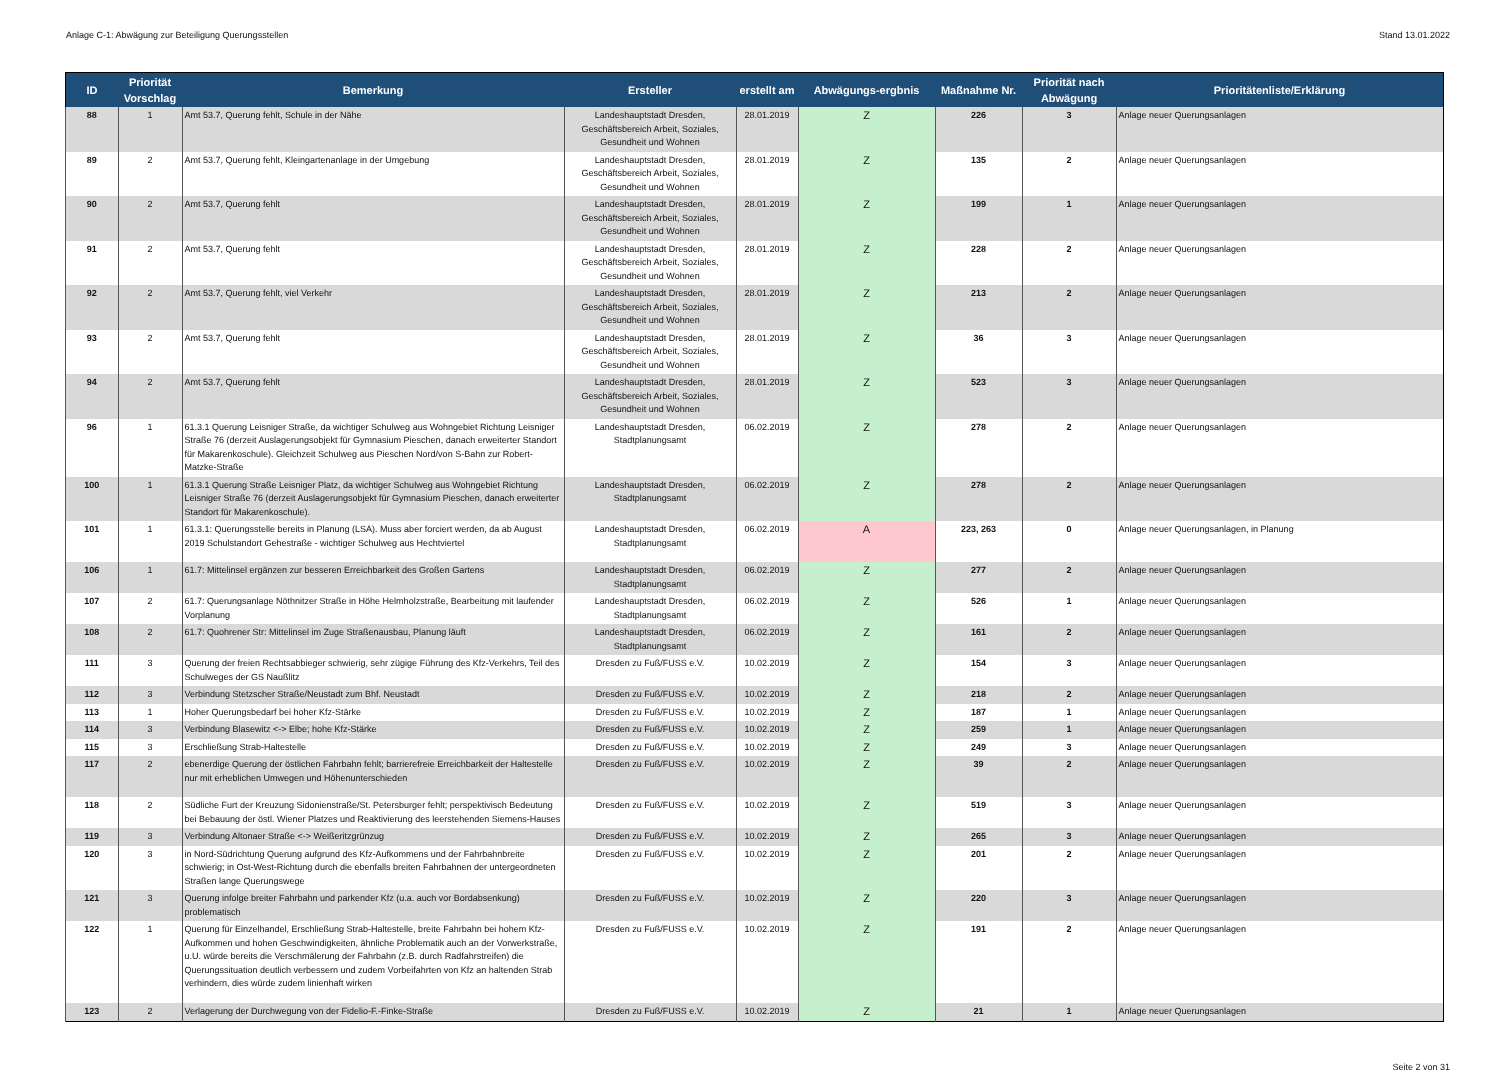Anlage C-1: Abwägung zur Beteiligung Querungsstellen Stand 13.01.2022
| ID | Priorität Vorschlag | Bemerkung | Ersteller | erstellt am | Abwägungs-ergbnis | Maßnahme Nr. | Priorität nach Abwägung | Prioritätenliste/Erklärung |
| --- | --- | --- | --- | --- | --- | --- | --- | --- |
| 88 | 1 | Amt 53.7, Querung fehlt, Schule in der Nähe | Landeshauptstadt Dresden, Geschäftsbereich Arbeit, Soziales, Gesundheit und Wohnen | 28.01.2019 | Z | 226 | 3 | Anlage neuer Querungsanlagen |
| 89 | 2 | Amt 53.7, Querung fehlt, Kleingartenanlage in der Umgebung | Landeshauptstadt Dresden, Geschäftsbereich Arbeit, Soziales, Gesundheit und Wohnen | 28.01.2019 | Z | 135 | 2 | Anlage neuer Querungsanlagen |
| 90 | 2 | Amt 53.7, Querung fehlt | Landeshauptstadt Dresden, Geschäftsbereich Arbeit, Soziales, Gesundheit und Wohnen | 28.01.2019 | Z | 199 | 1 | Anlage neuer Querungsanlagen |
| 91 | 2 | Amt 53.7, Querung fehlt | Landeshauptstadt Dresden, Geschäftsbereich Arbeit, Soziales, Gesundheit und Wohnen | 28.01.2019 | Z | 228 | 2 | Anlage neuer Querungsanlagen |
| 92 | 2 | Amt 53.7, Querung fehlt, viel Verkehr | Landeshauptstadt Dresden, Geschäftsbereich Arbeit, Soziales, Gesundheit und Wohnen | 28.01.2019 | Z | 213 | 2 | Anlage neuer Querungsanlagen |
| 93 | 2 | Amt 53.7, Querung fehlt | Landeshauptstadt Dresden, Geschäftsbereich Arbeit, Soziales, Gesundheit und Wohnen | 28.01.2019 | Z | 36 | 3 | Anlage neuer Querungsanlagen |
| 94 | 2 | Amt 53.7, Querung fehlt | Landeshauptstadt Dresden, Geschäftsbereich Arbeit, Soziales, Gesundheit und Wohnen | 28.01.2019 | Z | 523 | 3 | Anlage neuer Querungsanlagen |
| 96 | 1 | 61.3.1 Querung Leisniger Straße, da wichtiger Schulweg aus Wohngebiet Richtung Leisniger Straße 76 (derzeit Auslagerungsobjekt für Gymnasium Pieschen, danach erweiterter Standort für Makarenkoschule). Gleichzeit Schulweg aus Pieschen Nord/von S-Bahn zur Robert-Matzke-Straße | Landeshauptstadt Dresden, Stadtplanungsamt | 06.02.2019 | Z | 278 | 2 | Anlage neuer Querungsanlagen |
| 100 | 1 | 61.3.1 Querung Straße Leisniger Platz, da wichtiger Schulweg aus Wohngebiet Richtung Leisniger Straße 76 (derzeit Auslagerungsobjekt für Gymnasium Pieschen, danach erweiterter Standort für Makarenkoschule). | Landeshauptstadt Dresden, Stadtplanungsamt | 06.02.2019 | Z | 278 | 2 | Anlage neuer Querungsanlagen |
| 101 | 1 | 61.3.1: Querungsstelle bereits in Planung (LSA). Muss aber forciert werden, da ab August 2019 Schulstandort Gehestraße - wichtiger Schulweg aus Hechtviertel | Landeshauptstadt Dresden, Stadtplanungsamt | 06.02.2019 | A | 223, 263 | 0 | Anlage neuer Querungsanlagen, in Planung |
| 106 | 1 | 61.7: Mittelinsel ergänzen zur besseren Erreichbarkeit des Großen Gartens | Landeshauptstadt Dresden, Stadtplanungsamt | 06.02.2019 | Z | 277 | 2 | Anlage neuer Querungsanlagen |
| 107 | 2 | 61.7: Querungsanlage Nöthnitzer Straße in Höhe Helmholzstraße, Bearbeitung mit laufender Vorplanung | Landeshauptstadt Dresden, Stadtplanungsamt | 06.02.2019 | Z | 526 | 1 | Anlage neuer Querungsanlagen |
| 108 | 2 | 61.7: Quohrener Str: Mittelinsel im Zuge Straßenausbau, Planung läuft | Landeshauptstadt Dresden, Stadtplanungsamt | 06.02.2019 | Z | 161 | 2 | Anlage neuer Querungsanlagen |
| 111 | 3 | Querung der freien Rechtsabbieger schwierig, sehr zügige Führung des Kfz-Verkehrs, Teil des Schulweges der GS Naußlitz | Dresden zu Fuß/FUSS e.V. | 10.02.2019 | Z | 154 | 3 | Anlage neuer Querungsanlagen |
| 112 | 3 | Verbindung Stetzscher Straße/Neustadt zum Bhf. Neustadt | Dresden zu Fuß/FUSS e.V. | 10.02.2019 | Z | 218 | 2 | Anlage neuer Querungsanlagen |
| 113 | 1 | Hoher Querungsbedarf bei hoher Kfz-Stärke | Dresden zu Fuß/FUSS e.V. | 10.02.2019 | Z | 187 | 1 | Anlage neuer Querungsanlagen |
| 114 | 3 | Verbindung Blasewitz <-> Elbe; hohe Kfz-Stärke | Dresden zu Fuß/FUSS e.V. | 10.02.2019 | Z | 259 | 1 | Anlage neuer Querungsanlagen |
| 115 | 3 | Erschließung Strab-Haltestelle | Dresden zu Fuß/FUSS e.V. | 10.02.2019 | Z | 249 | 3 | Anlage neuer Querungsanlagen |
| 117 | 2 | ebenerdige Querung der östlichen Fahrbahn fehlt; barrierefreie Erreichbarkeit der Haltestelle nur mit erheblichen Umwegen und Höhenunterschieden | Dresden zu Fuß/FUSS e.V. | 10.02.2019 | Z | 39 | 2 | Anlage neuer Querungsanlagen |
| 118 | 2 | Südliche Furt der Kreuzung Sidonienstraße/St. Petersburger fehlt; perspektivisch Bedeutung bei Bebauung der östl. Wiener Platzes und Reaktivierung des leerstehenden Siemens-Hauses | Dresden zu Fuß/FUSS e.V. | 10.02.2019 | Z | 519 | 3 | Anlage neuer Querungsanlagen |
| 119 | 3 | Verbindung Altonaer Straße <-> Weißeritzgrünzug | Dresden zu Fuß/FUSS e.V. | 10.02.2019 | Z | 265 | 3 | Anlage neuer Querungsanlagen |
| 120 | 3 | in Nord-Südrichtung Querung aufgrund des Kfz-Aufkommens und der Fahrbahnbreite schwierig; in Ost-West-Richtung durch die ebenfalls breiten Fahrbahnen der untergeordneten Straßen lange Querungswege | Dresden zu Fuß/FUSS e.V. | 10.02.2019 | Z | 201 | 2 | Anlage neuer Querungsanlagen |
| 121 | 3 | Querung infolge breiter Fahrbahn und parkender Kfz (u.a. auch vor Bordabsenkung) problematisch | Dresden zu Fuß/FUSS e.V. | 10.02.2019 | Z | 220 | 3 | Anlage neuer Querungsanlagen |
| 122 | 1 | Querung für Einzelhandel, Erschließung Strab-Haltestelle, breite Fahrbahn bei hohem Kfz-Aufkommen und hohen Geschwindigkeiten, ähnliche Problematik auch an der Vorwerkstraße, u.U. würde bereits die Verschmälerung der Fahrbahn (z.B. durch Radfahrstreifen) die Querungssituation deutlich verbessern und zudem Vorbeifahrten von Kfz an haltenden Strab verhindern, dies würde zudem linienhaft wirken | Dresden zu Fuß/FUSS e.V. | 10.02.2019 | Z | 191 | 2 | Anlage neuer Querungsanlagen |
| 123 | 2 | Verlagerung der Durchwegung von der Fidelio-F.-Finke-Straße | Dresden zu Fuß/FUSS e.V. | 10.02.2019 | Z | 21 | 1 | Anlage neuer Querungsanlagen |
Seite 2 von 31